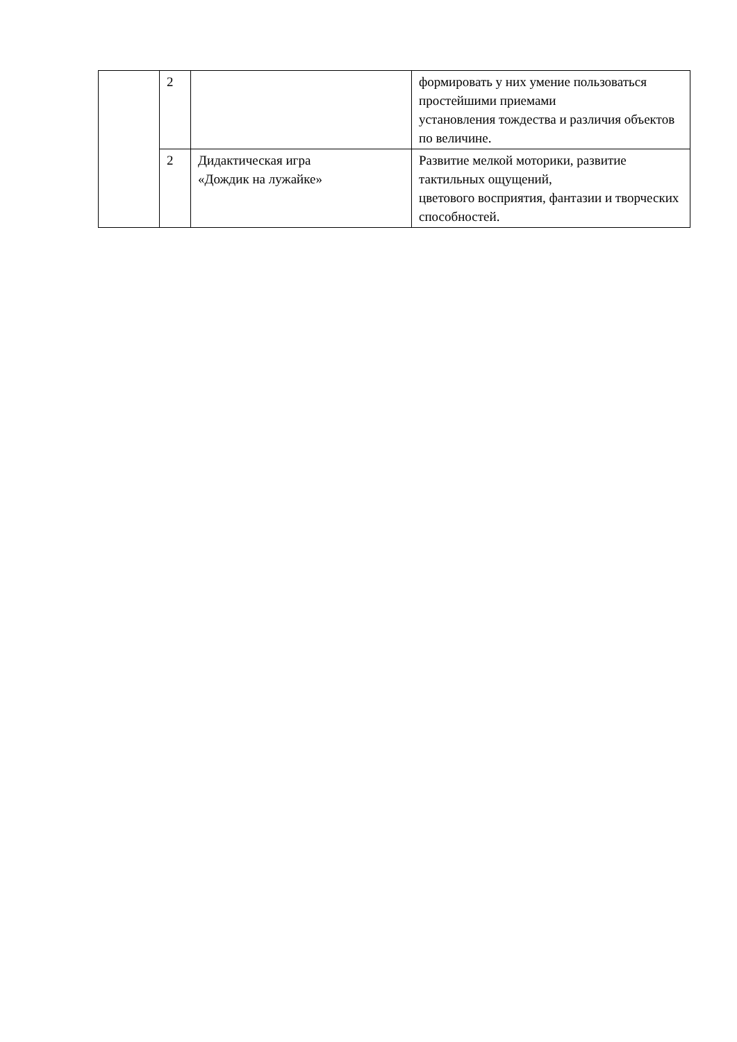| | 2 | | формировать у них умение пользоваться простейшими приемами установления тождества и различия объектов по величине. |
| | 2 | Дидактическая игра «Дождик на лужайке» | Развитие мелкой моторики, развитие тактильных ощущений, цветового восприятия, фантазии и творческих способностей. |